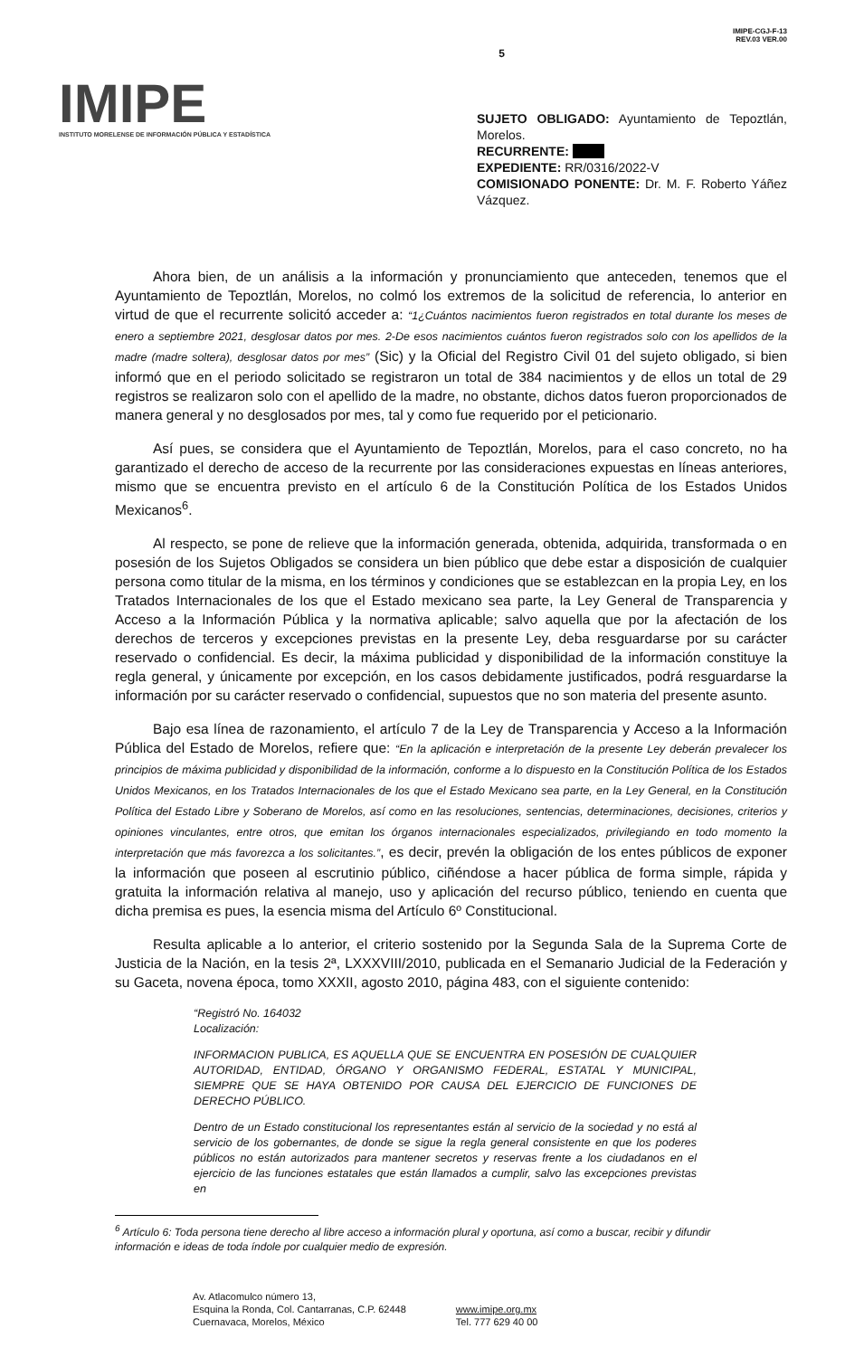IMIPE
INSTITUTO MORELENSE DE INFORMACIÓN PÚBLICA Y ESTADÍSTICA
5
IMIPE-CGJ-F-13
REV.03 VER.00
SUJETO OBLIGADO: Ayuntamiento de Tepoztlán, Morelos.
RECURRENTE:
EXPEDIENTE: RR/0316/2022-V
COMISIONADO PONENTE: Dr. M. F. Roberto Yáñez Vázquez.
Ahora bien, de un análisis a la información y pronunciamiento que anteceden, tenemos que el Ayuntamiento de Tepoztlán, Morelos, no colmó los extremos de la solicitud de referencia, lo anterior en virtud de que el recurrente solicitó acceder a: “1¿Cuántos nacimientos fueron registrados en total durante los meses de enero a septiembre 2021, desglosar datos por mes. 2-De esos nacimientos cuántos fueron registrados solo con los apellidos de la madre (madre soltera), desglosar datos por mes” (Sic) y la Oficial del Registro Civil 01 del sujeto obligado, si bien informó que en el periodo solicitado se registraron un total de 384 nacimientos y de ellos un total de 29 registros se realizaron solo con el apellido de la madre, no obstante, dichos datos fueron proporcionados de manera general y no desglosados por mes, tal y como fue requerido por el peticionario.
Así pues, se considera que el Ayuntamiento de Tepoztlán, Morelos, para el caso concreto, no ha garantizado el derecho de acceso de la recurrente por las consideraciones expuestas en líneas anteriores, mismo que se encuentra previsto en el artículo 6 de la Constitución Política de los Estados Unidos Mexicanos<sup>6</sup>.
Al respecto, se pone de relieve que la información generada, obtenida, adquirida, transformada o en posesión de los Sujetos Obligados se considera un bien público que debe estar a disposición de cualquier persona como titular de la misma, en los términos y condiciones que se establezcan en la propia Ley, en los Tratados Internacionales de los que el Estado mexicano sea parte, la Ley General de Transparencia y Acceso a la Información Pública y la normativa aplicable; salvo aquella que por la afectación de los derechos de terceros y excepciones previstas en la presente Ley, deba resguardarse por su carácter reservado o confidencial. Es decir, la máxima publicidad y disponibilidad de la información constituye la regla general, y únicamente por excepción, en los casos debidamente justificados, podrá resguardarse la información por su carácter reservado o confidencial, supuestos que no son materia del presente asunto.
Bajo esa línea de razonamiento, el artículo 7 de la Ley de Transparencia y Acceso a la Información Pública del Estado de Morelos, refiere que: “En la aplicación e interpretación de la presente Ley deberán prevalecer los principios de máxima publicidad y disponibilidad de la información, conforme a lo dispuesto en la Constitución Política de los Estados Unidos Mexicanos, en los Tratados Internacionales de los que el Estado Mexicano sea parte, en la Ley General, en la Constitución Política del Estado Libre y Soberano de Morelos, así como en las resoluciones, sentencias, determinaciones, decisiones, criterios y opiniones vinculantes, entre otros, que emitan los órganos internacionales especializados, privilegiando en todo momento la interpretación que más favorezca a los solicitantes.”, es decir, prevén la obligación de los entes públicos de exponer la información que poseen al escrutinio público, ciñéndose a hacer pública de forma simple, rápida y gratuita la información relativa al manejo, uso y aplicación del recurso público, teniendo en cuenta que dicha premisa es pues, la esencia misma del Artículo 6º Constitucional.
Resulta aplicable a lo anterior, el criterio sostenido por la Segunda Sala de la Suprema Corte de Justicia de la Nación, en la tesis 2ª, LXXXVIII/2010, publicada en el Semanario Judicial de la Federación y su Gaceta, novena época, tomo XXXII, agosto 2010, página 483, con el siguiente contenido:
“Registró No. 164032
Localización:
INFORMACION PUBLICA, ES AQUELLA QUE SE ENCUENTRA EN POSESIÓN DE CUALQUIER AUTORIDAD, ENTIDAD, ÓRGANO Y ORGANISMO FEDERAL, ESTATAL Y MUNICIPAL, SIEMPRE QUE SE HAYA OBTENIDO POR CAUSA DEL EJERCICIO DE FUNCIONES DE DERECHO PÚBLICO.
Dentro de un Estado constitucional los representantes están al servicio de la sociedad y no está al servicio de los gobernantes, de donde se sigue la regla general consistente en que los poderes públicos no están autorizados para mantener secretos y reservas frente a los ciudadanos en el ejercicio de las funciones estatales que están llamados a cumplir, salvo las excepciones previstas en
<sup>6</sup> Artículo 6: Toda persona tiene derecho al libre acceso a información plural y oportuna, así como a buscar, recibir y difundir información e ideas de toda índole por cualquier medio de expresión.
Av. Atlacomulco número 13,
Esquina la Ronda, Col. Cantarranas, C.P. 62448
Cuernavaca, Morelos, México
www.imipe.org.mx
Tel. 777 629 40 00